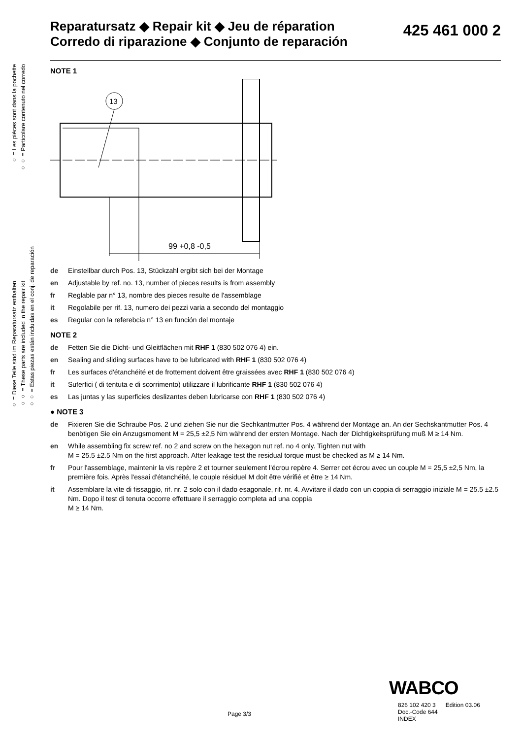○ = Les pièces sont dans la pochette
○○ = Particolare contenuto nel corredo
○ = Diese Teile sind im Reparatursatz enthalten
○○ = These parts are included in the repair kit
○○ = Estas piezas están incluidas en el conj. de reparación
Reparatursatz ◆ Repair kit ◆ Jeu de réparation
Corredo di riparazione ◆ Conjunto de reparación
425 461 000 2
NOTE 1
13
99 +0,8 -0,5
de Einstellbar durch Pos. 13, Stückzahl ergibt sich bei der Montage
en Adjustable by ref. no. 13, number of pieces results is from assembly
fr Reglable par n° 13, nombre des pieces resulte de l'assemblage
it Regolabile per rif. 13, numero dei pezzi varia a secondo del montaggio
es Regular con la referebcia n° 13 en función del montaje
NOTE 2
de Fetten Sie die Dicht- und Gleitflächen mit RHF 1 (830 502 076 4) ein.
en Sealing and sliding surfaces have to be lubricated with RHF 1 (830 502 076 4)
fr Les surfaces d'étanchéité et de frottement doivent être graissées avec RHF 1 (830 502 076 4)
it Suferfici ( di tentuta e di scorrimento) utilizzare il lubrificante RHF 1 (830 502 076 4)
es Las juntas y las superficies deslizantes deben lubricarse con RHF 1 (830 502 076 4)
● NOTE 3
de Fixieren Sie die Schraube Pos. 2 und ziehen Sie nur die Sechkantmutter Pos. 4 während der Montage an. An der Sechskantmutter Pos. 4 benötigen Sie ein Anzugsmoment M = 25,5 ±2,5 Nm während der ersten Montage. Nach der Dichtigkeitsprüfung muß M ≥ 14 Nm.
en While assembling fix screw ref. no 2 and screw on the hexagon nut ref. no 4 only. Tighten nut with
M = 25.5 ±2.5 Nm on the first approach. After leakage test the residual torque must be checked as M ≥ 14 Nm.
fr Pour l'assemblage, maintenir la vis repère 2 et tourner seulement l'écrou repère 4. Serrer cet écrou avec un couple M = 25,5 ±2,5 Nm, la première fois. Après l'essai d'étanchéité, le couple résiduel M doit être vérifié et être ≥ 14 Nm.
it Assemblare la vite di fissaggio, rif. nr. 2 solo con il dado esagonale, rif. nr. 4. Avvitare il dado con un coppia di serraggio iniziale M = 25.5 ±2.5 Nm. Dopo il test di tenuta occorre effettuare il serraggio completa ad una coppia
M ≥ 14 Nm.
WABCO
Page 3/3
826 102 420 3 Edition 03.06
Doc.-Code 644
INDEX